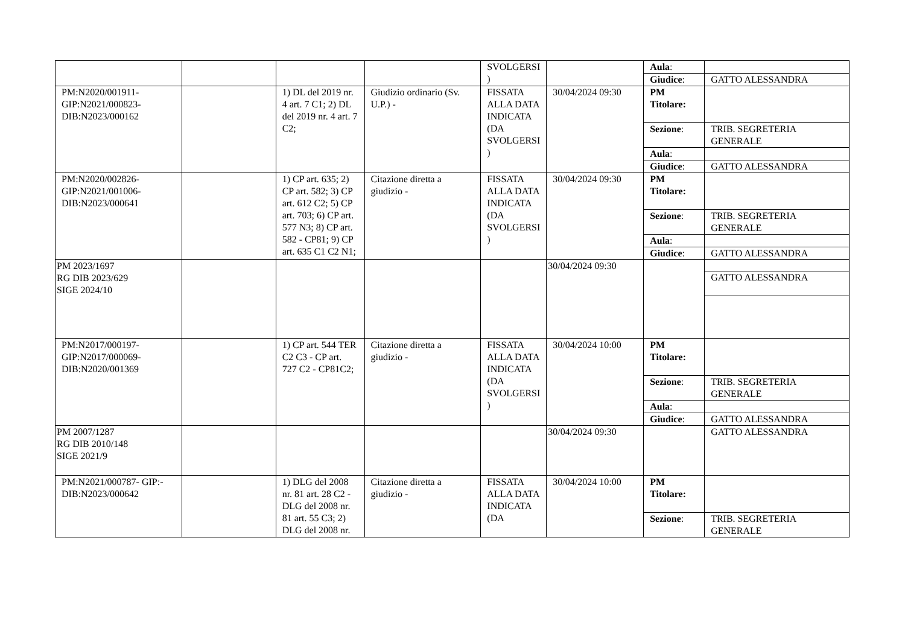| | | | | SVOLGERSI ) | | Aula : | |
| | | | | | | Giudice : | GATTO ALESSANDRA |
| PM:N2020/001911- GIP:N2021/000823- DIB:N2023/000162 | | 1) DL del 2019 nr. 4 art. 7 C1; 2) DL del 2019 nr. 4 art. 7 C2; | Giudizio ordinario (Sv. U.P.) - | FISSATA ALLA DATA INDICATA (DA SVOLGERSI ) | 30/04/2024 09:30 | PM Titolare: | |
| | | | | | | Sezione : | TRIB. SEGRETERIA GENERALE |
| | | | | | | Aula : | |
| | | | | | | Giudice : | GATTO ALESSANDRA |
| PM:N2020/002826- GIP:N2021/001006- DIB:N2023/000641 | | 1) CP art. 635; 2) CP art. 582; 3) CP art. 612 C2; 5) CP art. 703; 6) CP art. 577 N3; 8) CP art. 582 - CP81; 9) CP art. 635 C1 C2 N1; | Citazione diretta a giudizio - | FISSATA ALLA DATA INDICATA (DA SVOLGERSI ) | 30/04/2024 09:30 | PM Titolare: | |
| | | | | | | Sezione : | TRIB. SEGRETERIA GENERALE |
| | | | | | | Aula : | |
| | | | | | | Giudice : | GATTO ALESSANDRA |
| PM 2023/1697 RG DIB 2023/629 SIGE 2024/10 | | | | | 30/04/2024 09:30 | | |
| | | | | | | | GATTO ALESSANDRA |
| PM:N2017/000197- GIP:N2017/000069- DIB:N2020/001369 | | 1) CP art. 544 TER C2 C3 - CP art. 727 C2 - CP81C2; | Citazione diretta a giudizio - | FISSATA ALLA DATA INDICATA (DA SVOLGERSI ) | 30/04/2024 10:00 | PM Titolare: | |
| | | | | | | Sezione : | TRIB. SEGRETERIA GENERALE |
| | | | | | | Aula : | |
| | | | | | | Giudice : | GATTO ALESSANDRA |
| PM 2007/1287 RG DIB 2010/148 SIGE 2021/9 | | | | | 30/04/2024 09:30 | | GATTO ALESSANDRA |
| PM:N2021/000787- GIP:- DIB:N2023/000642 | | 1) DLG del 2008 nr. 81 art. 28 C2 - DLG del 2008 nr. 81 art. 55 C3; 2) DLG del 2008 nr. | Citazione diretta a giudizio - | FISSATA ALLA DATA INDICATA (DA | 30/04/2024 10:00 | PM Titolare: | |
| | | | | | | Sezione : | TRIB. SEGRETERIA GENERALE |